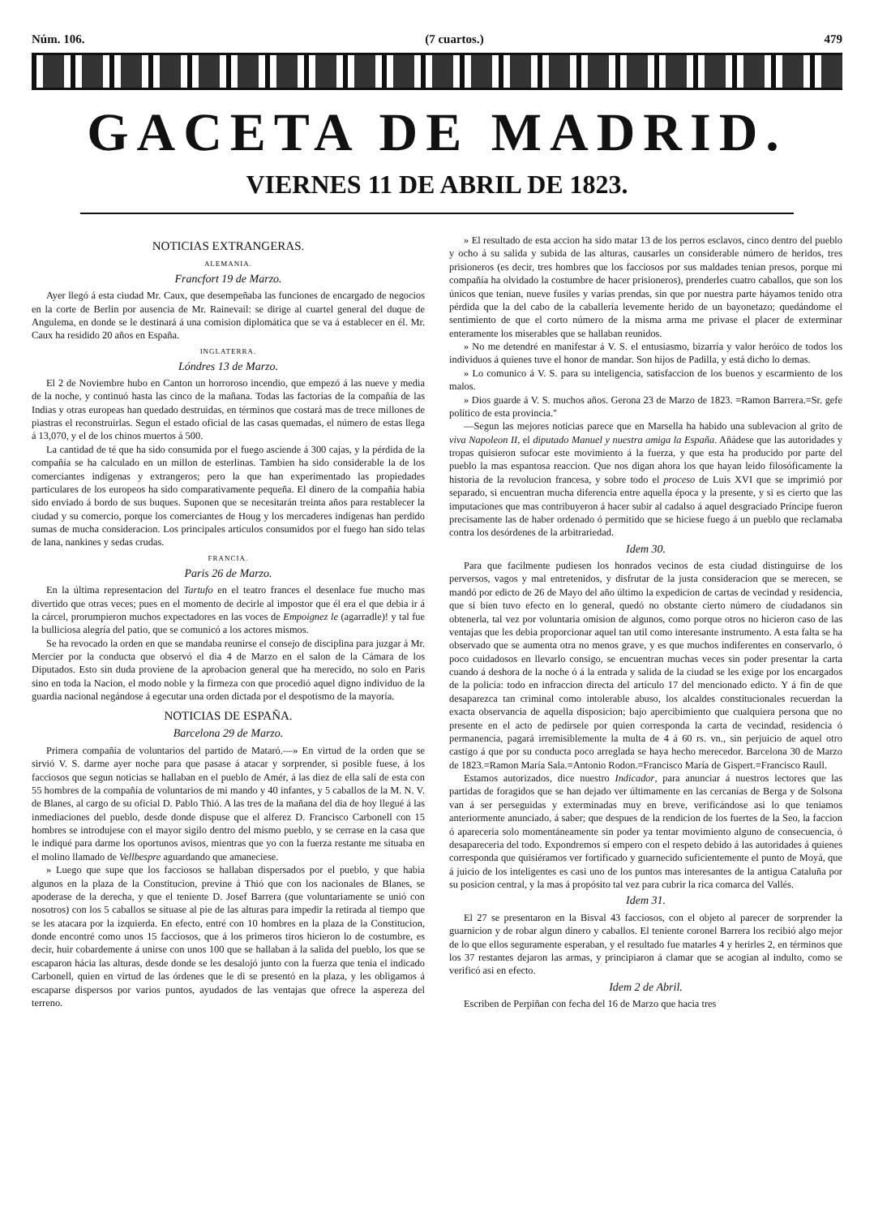Núm. 106. (7 cuartos.) 479
GACETA DE MADRID.
VIERNES 11 DE ABRIL DE 1823.
NOTICIAS EXTRANGERAS.
ALEMANIA.
Francfort 19 de Marzo.
Ayer llegó á esta ciudad Mr. Caux, que desempeñaba las funciones de encargado de negocios en la corte de Berlin por ausencia de Mr. Rainevail: se dirige al cuartel general del duque de Angulema, en donde se le destinará á una comision diplomática que se va á establecer en él. Mr. Caux ha residido 20 años en España.
INGLATERRA.
Lóndres 13 de Marzo.
El 2 de Noviembre hubo en Canton un horroroso incendio, que empezó á las nueve y media de la noche, y continuó hasta las cinco de la mañana. Todas las factorías de la compañía de las Indias y otras europeas han quedado destruidas, en términos que costará mas de trece millones de piastras el reconstruirlas. Segun el estado oficial de las casas quemadas, el número de estas llega á 13,070, y el de los chinos muertos á 500.
La cantidad de té que ha sido consumida por el fuego asciende á 300 cajas, y la pérdida de la compañía se ha calculado en un millon de esterlinas. Tambien ha sido considerable la de los comerciantes indígenas y extrangeros; pero la que han experimentado las propiedades particulares de los europeos ha sido comparativamente pequeña. El dinero de la compañía habia sido enviado á bordo de sus buques. Suponen que se necesitarán treinta años para restablecer la ciudad y su comercio, porque los comerciantes de Houg y los mercaderes indígenas han perdido sumas de mucha consideracion. Los principales artículos consumidos por el fuego han sido telas de lana, nankines y sedas crudas.
FRANCIA.
Paris 26 de Marzo.
En la última representacion del Tartufo en el teatro frances el desenlace fue mucho mas divertido que otras veces; pues en el momento de decirle al impostor que él era el que debia ir á la cárcel, prorumpieron muchos expectadores en las voces de Empoignez le (agarradle)! y tal fue la bulliciosa alegría del patio, que se comunicó a los actores mismos.
Se ha revocado la orden en que se mandaba reunirse el consejo de disciplina para juzgar á Mr. Mercier por la conducta que observó el dia 4 de Marzo en el salon de la Cámara de los Diputados. Esto sin duda proviene de la aprobacion general que ha merecido, no solo en Paris sino en toda la Nacion, el modo noble y la firmeza con que procedió aquel digno individuo de la guardia nacional negándose á egecutar una orden dictada por el despotismo de la mayoría.
NOTICIAS DE ESPAÑA.
Barcelona 29 de Marzo.
Primera compañía de voluntarios del partido de Mataró.—» En virtud de la orden que se sirvió V. S. darme ayer noche para que pasase á atacar y sorprender, si posible fuese, á los facciosos que segun noticias se hallaban en el pueblo de Amér, á las diez de ella salí de esta con 55 hombres de la compañía de voluntarios de mi mando y 40 infantes, y 5 caballos de la M. N. V. de Blanes, al cargo de su oficial D. Pablo Thió. A las tres de la mañana del dia de hoy llegué á las inmediaciones del pueblo, desde donde dispuse que el alferez D. Francisco Carbonell con 15 hombres se introdujese con el mayor sigilo dentro del mismo pueblo, y se cerrase en la casa que le indiqué para darme los oportunos avisos, mientras que yo con la fuerza restante me situaba en el molino llamado de Vellbespre aguardando que amaneciese.
» Luego que supe que los facciosos se hallaban dispersados por el pueblo, y que habia algunos en la plaza de la Constitucion, previne á Thió que con los nacionales de Blanes, se apoderase de la derecha, y que el teniente D. Josef Barrera (que voluntariamente se unió con nosotros) con los 5 caballos se situase al pie de las alturas para impedir la retirada al tiempo que se les atacara por la izquierda. En efecto, entré con 10 hombres en la plaza de la Constitucion, donde encontré como unos 15 facciosos, que á los primeros tiros hicieron lo de costumbre, es decir, huir cobardemente á unirse con unos 100 que se hallaban á la salida del pueblo, los que se escaparon hácia las alturas, desde donde se les desalojó junto con la fuerza que tenia el indicado Carbonell, quien en virtud de las órdenes que le di se presentó en la plaza, y les obligamos á escaparse dispersos por varios puntos, ayudados de las ventajas que ofrece la aspereza del terreno.
» El resultado de esta accion ha sido matar 13 de los perros esclavos, cinco dentro del pueblo y ocho á su salida y subida de las alturas, causarles un considerable número de heridos, tres prisioneros (es decir, tres hombres que los facciosos por sus maldades tenian presos, porque mi compañía ha olvidado la costumbre de hacer prisioneros), prenderles cuatro caballos, que son los únicos que tenian, nueve fusiles y varias prendas, sin que por nuestra parte háyamos tenido otra pérdida que la del cabo de la caballería levemente herido de un bayonetazo; quedándome el sentimiento de que el corto número de la misma arma me privase el placer de exterminar enteramente los miserables que se hallaban reunidos.
» No me detendré en manifestar á V. S. el entusiasmo, bizarría y valor heróico de todos los individuos á quienes tuve el honor de mandar. Son hijos de Padilla, y está dicho lo demas.
» Lo comunico á V. S. para su inteligencia, satisfaccion de los buenos y escarmiento de los malos.
» Dios guarde á V. S. muchos años. Gerona 23 de Marzo de 1823. =Ramon Barrera.=Sr. gefe político de esta provincia."
—Segun las mejores noticias parece que en Marsella ha habido una sublevacion al grito de viva Napoleon II, el diputado Manuel y nuestra amiga la España. Añádese que las autoridades y tropas quisieron sufocar este movimiento á la fuerza, y que esta ha producido por parte del pueblo la mas espantosa reaccion. Que nos digan ahora los que hayan leido filosóficamente la historia de la revolucion francesa, y sobre todo el proceso de Luis XVI que se imprimió por separado, si encuentran mucha diferencia entre aquella época y la presente, y si es cierto que las imputaciones que mas contribuyeron á hacer subir al cadalso á aquel desgraciado Príncipe fueron precisamente las de haber ordenado ó permitido que se hiciese fuego á un pueblo que reclamaba contra los desórdenes de la arbitrariedad.
Idem 30.
Para que facilmente pudiesen los honrados vecinos de esta ciudad distinguirse de los perversos, vagos y mal entretenidos, y disfrutar de la justa consideracion que se merecen, se mandó por edicto de 26 de Mayo del año último la expedicion de cartas de vecindad y residencia, que si bien tuvo efecto en lo general, quedó no obstante cierto número de ciudadanos sin obtenerla, tal vez por voluntaria omision de algunos, como porque otros no hicieron caso de las ventajas que les debia proporcionar aquel tan util como interesante instrumento. A esta falta se ha observado que se aumenta otra no menos grave, y es que muchos indiferentes en conservarlo, ó poco cuidadosos en llevarlo consigo, se encuentran muchas veces sin poder presentar la carta cuando á deshora de la noche ó á la entrada y salida de la ciudad se les exige por los encargados de la policía: todo en infraccion directa del artículo 17 del mencionado edicto. Y á fin de que desaparezca tan criminal como intolerable abuso, los alcaldes constitucionales recuerdan la exacta observancia de aquella disposicion; bajo apercibimiento que cualquiera persona que no presente en el acto de pedírsele por quien corresponda la carta de vecindad, residencia ó permanencia, pagará irremisiblemente la multa de 4 á 60 rs. vn., sin perjuicio de aquel otro castigo á que por su conducta poco arreglada se haya hecho merecedor. Barcelona 30 de Marzo de 1823.=Ramon María Sala.=Antonio Rodon.=Francisco María de Gispert.=Francisco Raull.
Estamos autorizados, dice nuestro Indicador, para anunciar á nuestros lectores que las partidas de foragidos que se han dejado ver últimamente en las cercanías de Berga y de Solsona van á ser perseguidas y exterminadas muy en breve, verificándose asi lo que teniamos anteriormente anunciado, á saber; que despues de la rendicion de los fuertes de la Seo, la faccion ó apareceria solo momentáneamente sin poder ya tentar movimiento alguno de consecuencia, ó desapareceria del todo. Expondremos sí empero con el respeto debido á las autoridades á quienes corresponda que quisiéramos ver fortificado y guarnecido suficientemente el punto de Moyá, que á juicio de los inteligentes es casi uno de los puntos mas interesantes de la antigua Cataluña por su posicion central, y la mas á propósito tal vez para cubrir la rica comarca del Vallés.
Idem 31.
El 27 se presentaron en la Bisval 43 facciosos, con el objeto al parecer de sorprender la guarnicion y de robar algun dinero y caballos. El teniente coronel Barrera los recibió algo mejor de lo que ellos seguramente esperaban, y el resultado fue matarles 4 y herirles 2, en términos que los 37 restantes dejaron las armas, y principiaron á clamar que se acogian al indulto, como se verificó asi en efecto.
Idem 2 de Abril.
Escriben de Perpiñan con fecha del 16 de Marzo que hacia tres